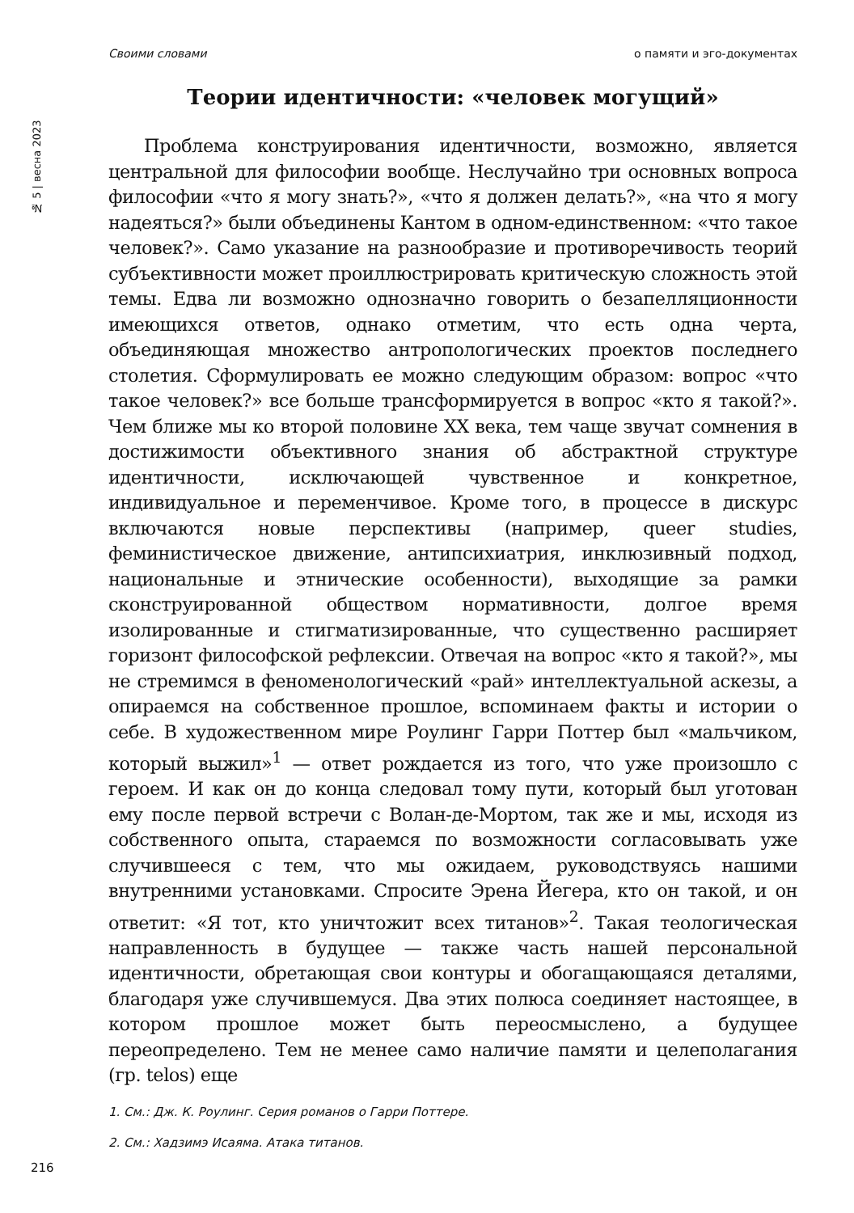Своими словами о памяти и эго-документах
№ 5 | весна 2023
Теории идентичности: «человек могущий»
Проблема конструирования идентичности, возможно, является центральной для философии вообще. Неслучайно три основных вопроса философии «что я могу знать?», «что я должен делать?», «на что я могу надеяться?» были объединены Кантом в одном-единственном: «что такое человек?». Само указание на разнообразие и противоречивость теорий субъективности может проиллюстрировать критическую сложность этой темы. Едва ли возможно однозначно говорить о безапелляционности имеющихся ответов, однако отметим, что есть одна черта, объединяющая множество антропологических проектов последнего столетия. Сформулировать ее можно следующим образом: вопрос «что такое человек?» все больше трансформируется в вопрос «кто я такой?». Чем ближе мы ко второй половине XX века, тем чаще звучат сомнения в достижимости объективного знания об абстрактной структуре идентичности, исключающей чувственное и конкретное, индивидуальное и переменчивое. Кроме того, в процессе в дискурс включаются новые перспективы (например, queer studies, феминистическое движение, антипсихиатрия, инклюзивный подход, национальные и этнические особенности), выходящие за рамки сконструированной обществом нормативности, долгое время изолированные и стигматизированные, что существенно расширяет горизонт философской рефлексии. Отвечая на вопрос «кто я такой?», мы не стремимся в феноменологический «рай» интеллектуальной аскезы, а опираемся на собственное прошлое, вспоминаем факты и истории о себе. В художественном мире Роулинг Гарри Поттер был «мальчиком, который выжил»<sup>1</sup> — ответ рождается из того, что уже произошло с героем. И как он до конца следовал тому пути, который был уготован ему после первой встречи с Волан-де-Мортом, так же и мы, исходя из собственного опыта, стараемся по возможности согласовывать уже случившееся с тем, что мы ожидаем, руководствуясь нашими внутренними установками. Спросите Эрена Йегера, кто он такой, и он ответит: «Я тот, кто уничтожит всех титанов»<sup>2</sup>. Такая теологическая направленность в будущее — также часть нашей персональной идентичности, обретающая свои контуры и обогащающаяся деталями, благодаря уже случившемуся. Два этих полюса соединяет настоящее, в котором прошлое может быть переосмыслено, а будущее переопределено. Тем не менее само наличие памяти и целеполагания (гр. telos) еще
1. См.: Дж. К. Роулинг. Серия романов о Гарри Поттере.
2. См.: Хадзимэ Исаяма. Атака титанов.
216